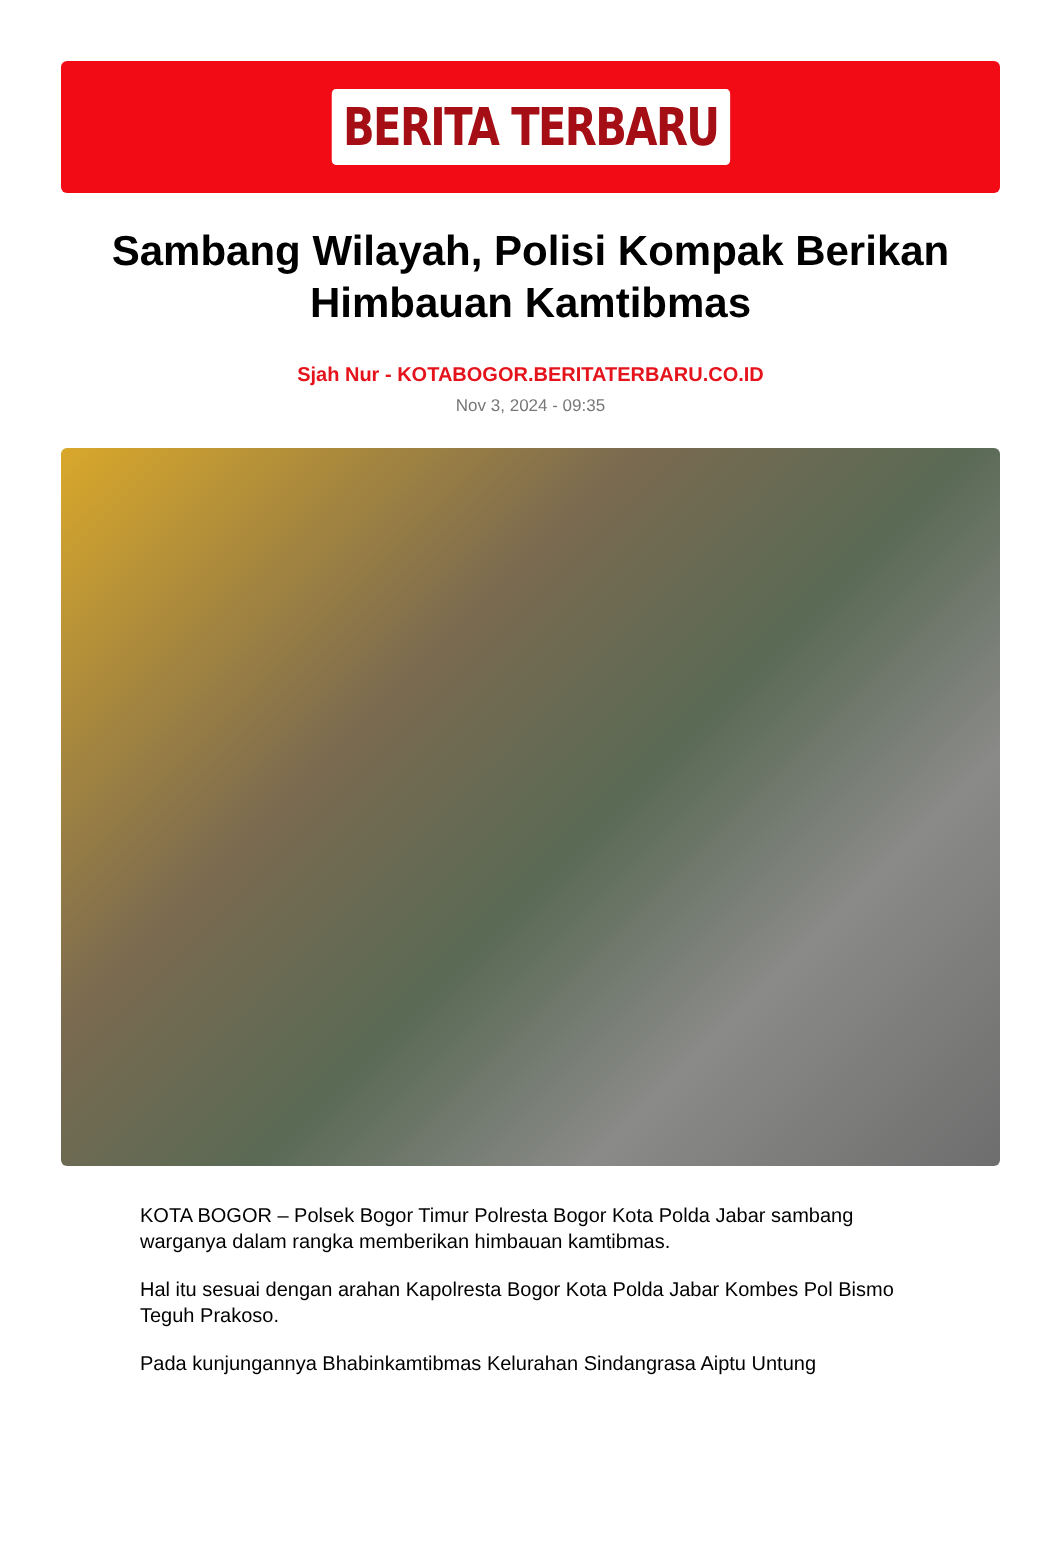BERITA TERBARU
Sambang Wilayah, Polisi Kompak Berikan Himbauan Kamtibmas
Sjah Nur - KOTABOGOR.BERITATERBARU.CO.ID
Nov 3, 2024 - 09:35
KOTA BOGOR – Polsek Bogor Timur Polresta Bogor Kota Polda Jabar sambang warganya dalam rangka memberikan himbauan kamtibmas.
Hal itu sesuai dengan arahan Kapolresta Bogor Kota Polda Jabar Kombes Pol Bismo Teguh Prakoso.
Pada kunjungannya Bhabinkamtibmas Kelurahan Sindangrasa Aiptu Untung